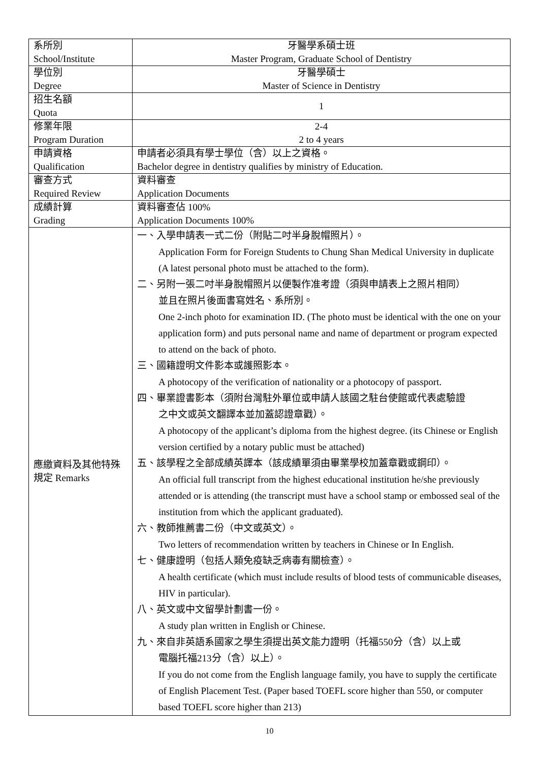| 系所別 School/Institute | 牙醫學系碩士班 Master Program, Graduate School of Dentistry |
| 學位別 Degree | 牙醫學碩士 Master of Science in Dentistry |
| 招生名額 Quota | 1 |
| 修業年限 Program Duration | 2-4 2 to 4 years |
| 申請資格 Qualification | 申請者必須具有學士學位（含）以上之資格。 Bachelor degree in dentistry qualifies by ministry of Education. |
| 審查方式 Required Review | 資料審查 Application Documents |
| 成績計算 Grading | 資料審查佔 100% Application Documents 100% |
| 應繳資料及其他特殊規定 Remarks | 一、入學申請表一式二份（附貼二吋半身脫帽照片）。 Application Form for Foreign Students to Chung Shan Medical University in duplicate (A latest personal photo must be attached to the form). 二、另附一張二吋半身脫帽照片以便製作准考證（須與申請表上之照片相同） 並且在照片後面書寫姓名、系所別。 One 2-inch photo for examination ID. (The photo must be identical with the one on your application form) and puts personal name and name of department or program expected to attend on the back of photo. 三、國籍證明文件影本或護照影本。 A photocopy of the verification of nationality or a photocopy of passport. 四、畢業證書影本（須附台灣駐外單位或申請人該國之駐台使館或代表處驗證 之中文或英文翻譯本並加蓋認證章戳）。 A photocopy of the applicant’s diploma from the highest degree. (its Chinese or English version certified by a notary public must be attached) 五、該學程之全部成績英譯本（該成績單須由畢業學校加蓋章戳或鋼印）。 An official full transcript from the highest educational institution he/she previously attended or is attending (the transcript must have a school stamp or embossed seal of the institution from which the applicant graduated). 六、教師推薦書二份（中文或英文）。 Two letters of recommendation written by teachers in Chinese or In English. 七、健康證明（包括人類免疫缺乏病毒有關檢查）。 A health certificate (which must include results of blood tests of communicable diseases, HIV in particular). 八、英文或中文留學計劃書一份。 A study plan written in English or Chinese. 九、來自非英語系國家之學生須提出英文能力證明（托福550分（含）以上或 電腦托福213分（含）以上）。 If you do not come from the English language family, you have to supply the certificate of English Placement Test. (Paper based TOEFL score higher than 550, or computer based TOEFL score higher than 213) |
10